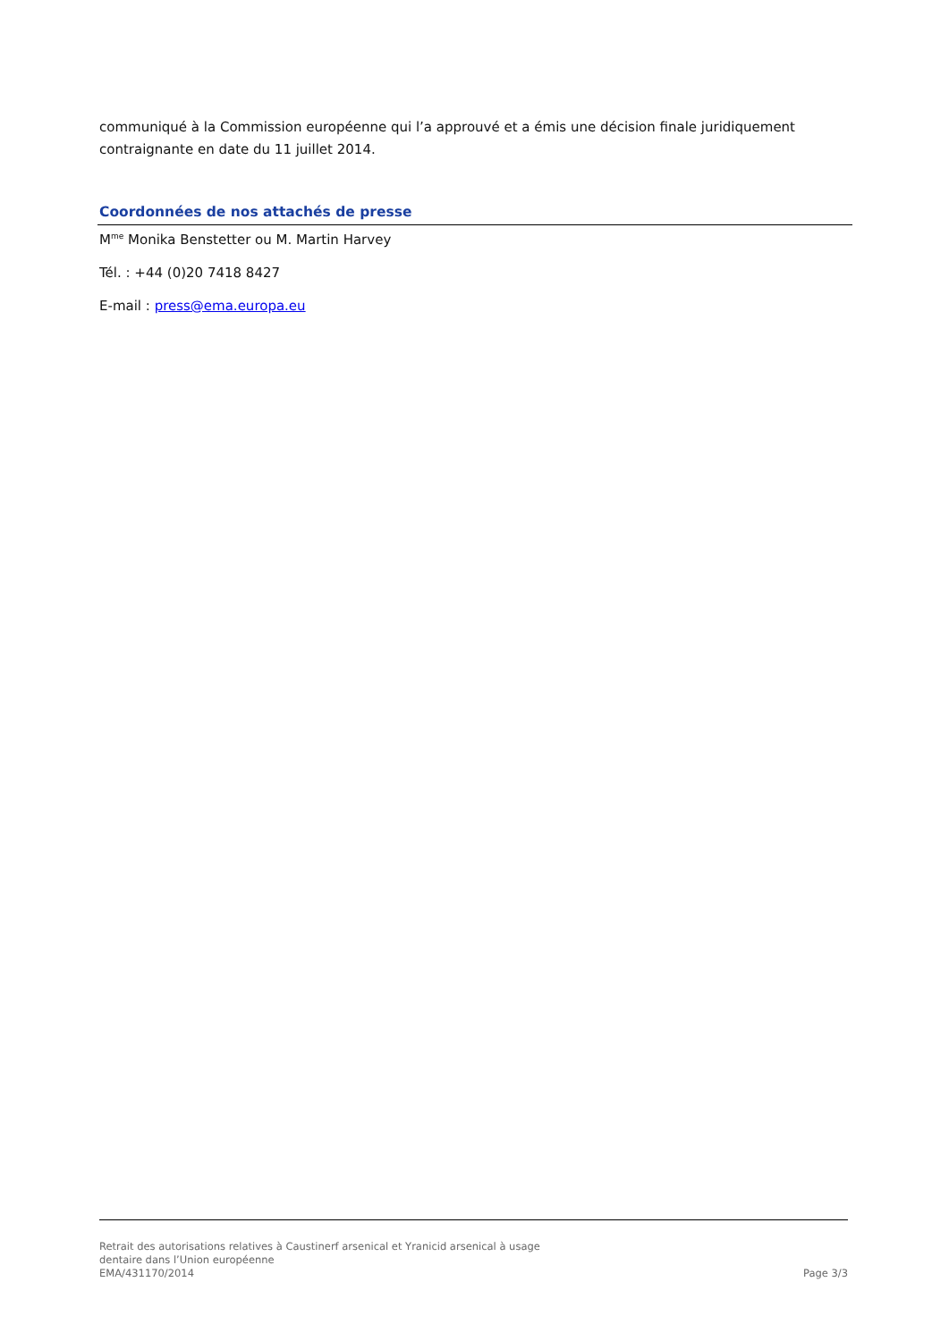communiqué à la Commission européenne qui l’a approuvé et a émis une décision finale juridiquement contraignante en date du 11 juillet 2014.
Coordonnées de nos attachés de presse
M<sup>me</sup> Monika Benstetter ou M. Martin Harvey
Tél. : +44 (0)20 7418 8427
E-mail : press@ema.europa.eu
Retrait des autorisations relatives à Caustinerf arsenical et Yranicid arsenical à usage
dentaire dans l’Union européenne
EMA/431170/2014 Page 3/3